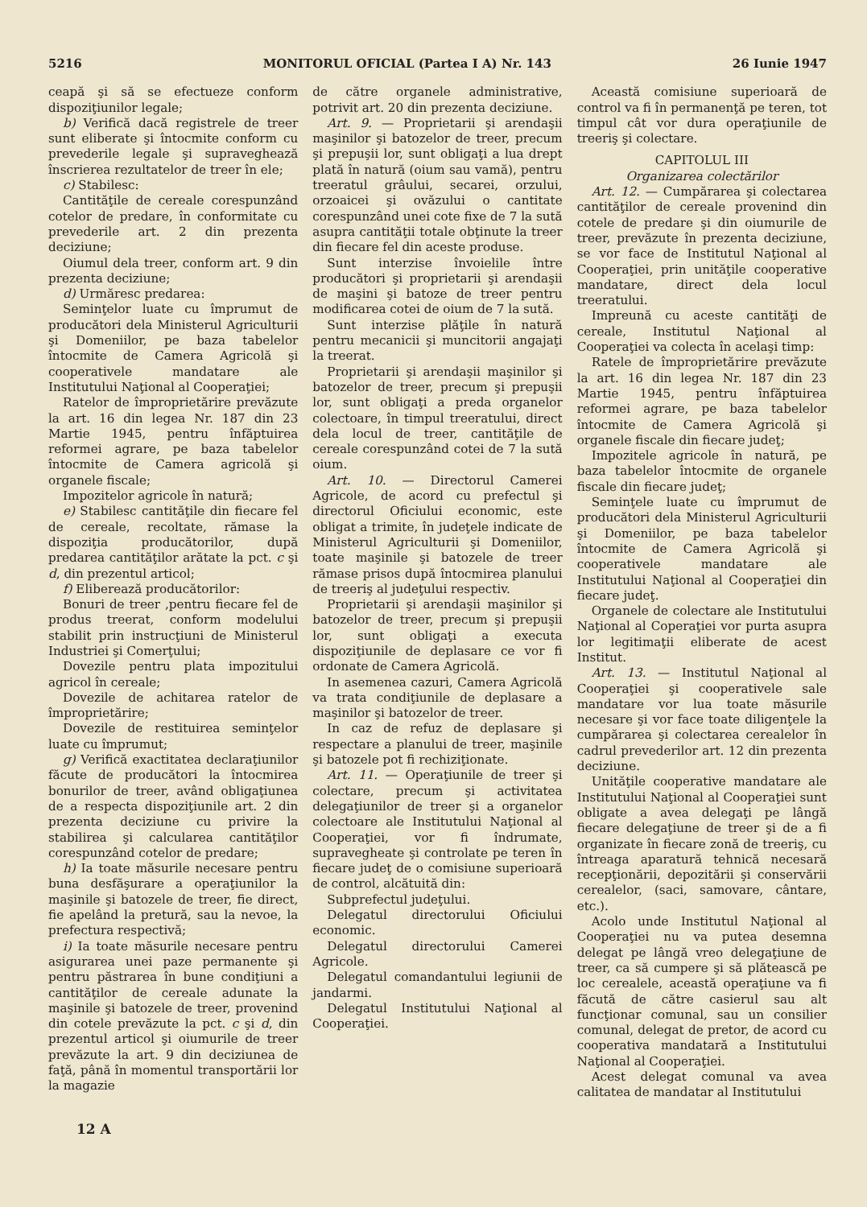5216 MONITORUL OFICIAL (Partea I A) Nr. 143 26 Iunie 1947
ceapă şi să se efectueze conform dispoziţiunilor legale;
b) Verifică dacă registrele de treer sunt eliberate şi întocmite conform cu prevederile legale şi supraveghează înscrierea rezultatelor de treer în ele;
c) Stabilesc:
Cantităţile de cereale corespunzând cotelor de predare, în conformitate cu prevederile art. 2 din prezenta deciziune;
Oiumul dela treer, conform art. 9 din prezenta deciziune;
d) Urmăresc predarea:
Seminţelor luate cu împrumut de producători dela Ministerul Agriculturii şi Domeniilor, pe baza tabelelor întocmite de Camera Agricolă şi cooperativele mandatare ale Institutului Naţional al Cooperaţiei;
Ratelor de împroprietărire prevăzute la art. 16 din legea Nr. 187 din 23 Martie 1945, pentru înfăptuirea reformei agrare, pe baza tabelelor întocmite de Camera agricolă şi organele fiscale;
Impozitelor agricole în natură;
e) Stabilesc cantităţile din fiecare fel de cereale, recoltate, rămase la dispoziţia producătorilor, după predarea cantităţilor arătate la pct. c şi d, din prezentul articol;
f) Eliberează producătorilor:
Bonuri de treer ,pentru fiecare fel de produs treerat, conform modelului stabilit prin instrucţiuni de Ministerul Industriei şi Comerţului;
Dovezile pentru plata impozitului agricol în cereale;
Dovezile de achitarea ratelor de împroprietărire;
Dovezile de restituirea seminţelor luate cu împrumut;
g) Verifică exactitatea declaraţiunilor făcute de producători la întocmirea bonurilor de treer, având obligaţiunea de a respecta dispoziţiunile art. 2 din prezenta deciziune cu privire la stabilirea şi calcularea cantităţilor corespunzând cotelor de predare;
h) Ia toate măsurile necesare pentru buna desfăşurare a operaţiunilor la maşinile şi batozele de treer, fie direct, fie apelând la pretură, sau la nevoe, la prefectura respectivă;
i) Ia toate măsurile necesare pentru asigurarea unei paze permanente şi pentru păstrarea în bune condiţiuni a cantităţilor de cereale adunate la maşinile şi batozele de treer, provenind din cotele prevăzute la pct. c şi d, din prezentul articol şi oiumurile de treer prevăzute la art. 9 din deciziunea de faţă, până în momentul transportării lor la magazie
de către organele administrative, potrivit art. 20 din prezenta deciziune.
Art. 9. — Proprietarii şi arendaşii maşinilor şi batozelor de treer, precum şi prepuşii lor, sunt obligaţi a lua drept plată în natură (oium sau vamă), pentru treeratul grâului, secarei, orzului, orzoaicei şi ovăzului o cantitate corespunzând unei cote fixe de 7 la sută asupra cantităţii totale obţinute la treer din fiecare fel din aceste produse.
Sunt interzise învoielile între producători şi proprietarii şi arendaşii de maşini şi batoze de treer pentru modificarea cotei de oium de 7 la sută.
Sunt interzise plăţile în natură pentru mecanicii şi muncitorii angajaţi la treerat.
Proprietarii şi arendaşii maşinilor şi batozelor de treer, precum şi prepuşii lor, sunt obligaţi a preda organelor colectoare, în timpul treeratului, direct dela locul de treer, cantităţile de cereale corespunzând cotei de 7 la sută oium.
Art. 10. — Directorul Camerei Agricole, de acord cu prefectul şi directorul Oficiului economic, este obligat a trimite, în judeţele indicate de Ministerul Agriculturii şi Domeniilor, toate maşinile şi batozele de treer rămase prisos după întocmirea planului de treeriş al judeţului respectiv.
Proprietarii şi arendaşii maşinilor şi batozelor de treer, precum şi prepuşii lor, sunt obligaţi a executa dispoziţiunile de deplasare ce vor fi ordonate de Camera Agricolă.
In asemenea cazuri, Camera Agricolă va trata condiţiunile de deplasare a maşinilor şi batozelor de treer.
In caz de refuz de deplasare şi respectare a planului de treer, maşinile şi batozele pot fi rechiziţionate.
Art. 11. — Operaţiunile de treer şi colectare, precum şi activitatea delegaţiunilor de treer şi a organelor colectoare ale Institutului Naţional al Cooperaţiei, vor fi îndrumate, supravegheate şi controlate pe teren în fiecare judeţ de o comisiune superioară de control, alcătuită din:
Subprefectul judeţului.
Delegatul directorului Oficiului economic.
Delegatul directorului Camerei Agricole.
Delegatul comandantului legiunii de jandarmi.
Delegatul Institutului Naţional al Cooperaţiei.
Această comisiune superioară de control va fi în permanenţă pe teren, tot timpul cât vor dura operaţiunile de treeriş şi colectare.
CAPITOLUL III
Organizarea colectărilor
Art. 12. — Cumpărarea şi colectarea cantităţilor de cereale provenind din cotele de predare şi din oiumurile de treer, prevăzute în prezenta deciziune, se vor face de Institutul Naţional al Cooperaţiei, prin unităţile cooperative mandatare, direct dela locul treeratului.
Impreună cu aceste cantităţi de cereale, Institutul Naţional al Cooperaţiei va colecta în acelaşi timp:
Ratele de împroprietărire prevăzute la art. 16 din legea Nr. 187 din 23 Martie 1945, pentru înfăptuirea reformei agrare, pe baza tabelelor întocmite de Camera Agricolă şi organele fiscale din fiecare judeţ;
Impozitele agricole în natură, pe baza tabelelor întocmite de organele fiscale din fiecare judeţ;
Seminţele luate cu împrumut de producători dela Ministerul Agriculturii şi Domeniilor, pe baza tabelelor întocmite de Camera Agricolă şi cooperativele mandatare ale Institutului Naţional al Cooperaţiei din fiecare judeţ.
Organele de colectare ale Institutului Naţional al Coperaţiei vor purta asupra lor legitimaţii eliberate de acest Institut.
Art. 13. — Institutul Naţional al Cooperaţiei şi cooperativele sale mandatare vor lua toate măsurile necesare şi vor face toate diligenţele la cumpărarea şi colectarea cerealelor în cadrul prevederilor art. 12 din prezenta deciziune.
Unităţile cooperative mandatare ale Institutului Naţional al Cooperaţiei sunt obligate a avea delegaţi pe lângă fiecare delegaţiune de treer şi de a fi organizate în fiecare zonă de treeriş, cu întreaga aparatură tehnică necesară recepţionării, depozitării şi conservării cerealelor, (saci, samovare, cântare, etc.).
Acolo unde Institutul Naţional al Cooperaţiei nu va putea desemna delegat pe lângă vreo delegaţiune de treer, ca să cumpere şi să plătească pe loc cerealele, această operaţiune va fi făcută de către casierul sau alt funcţionar comunal, sau un consilier comunal, delegat de pretor, de acord cu cooperativa mandatară a Institutului Naţional al Cooperaţiei.
Acest delegat comunal va avea calitatea de mandatar al Institutului
12 A